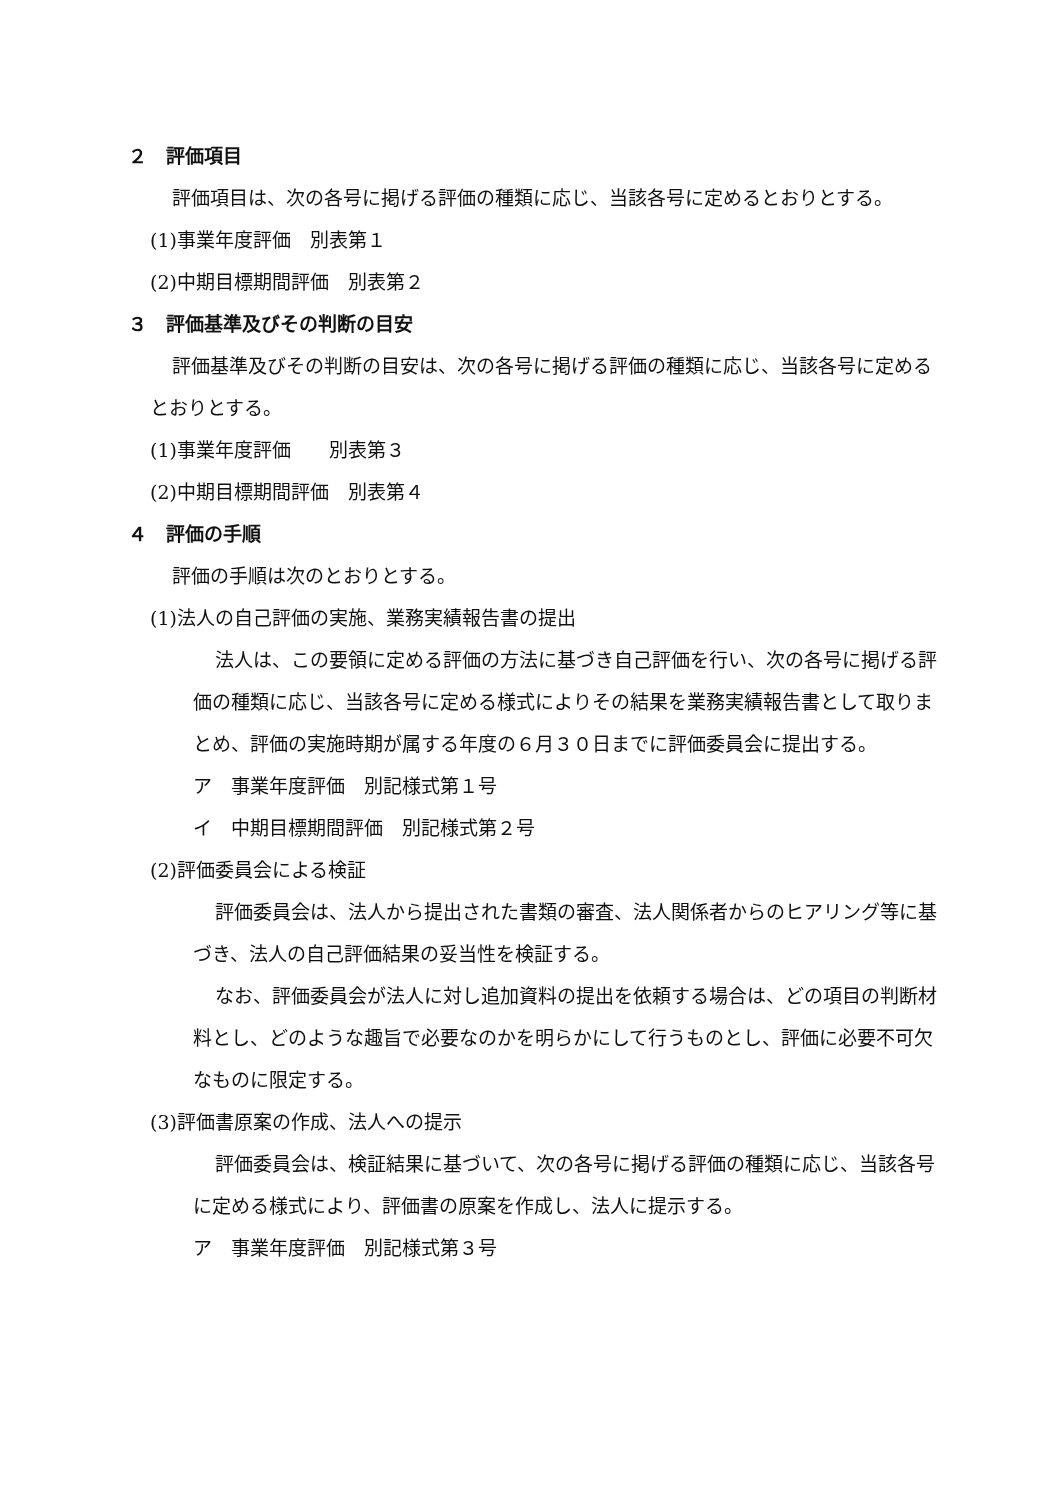２　評価項目
評価項目は、次の各号に掲げる評価の種類に応じ、当該各号に定めるとおりとする。
(1)事業年度評価　別表第１
(2)中期目標期間評価　別表第２
３　評価基準及びその判断の目安
評価基準及びその判断の目安は、次の各号に掲げる評価の種類に応じ、当該各号に定めるとおりとする。
(1)事業年度評価　　別表第３
(2)中期目標期間評価　別表第４
４　評価の手順
評価の手順は次のとおりとする。
(1)法人の自己評価の実施、業務実績報告書の提出
法人は、この要領に定める評価の方法に基づき自己評価を行い、次の各号に掲げる評価の種類に応じ、当該各号に定める様式によりその結果を業務実績報告書として取りまとめ、評価の実施時期が属する年度の６月３０日までに評価委員会に提出する。
ア　事業年度評価　別記様式第１号
イ　中期目標期間評価　別記様式第２号
(2)評価委員会による検証
評価委員会は、法人から提出された書類の審査、法人関係者からのヒアリング等に基づき、法人の自己評価結果の妥当性を検証する。
なお、評価委員会が法人に対し追加資料の提出を依頼する場合は、どの項目の判断材料とし、どのような趣旨で必要なのかを明らかにして行うものとし、評価に必要不可欠なものに限定する。
(3)評価書原案の作成、法人への提示
評価委員会は、検証結果に基づいて、次の各号に掲げる評価の種類に応じ、当該各号に定める様式により、評価書の原案を作成し、法人に提示する。
ア　事業年度評価　別記様式第３号